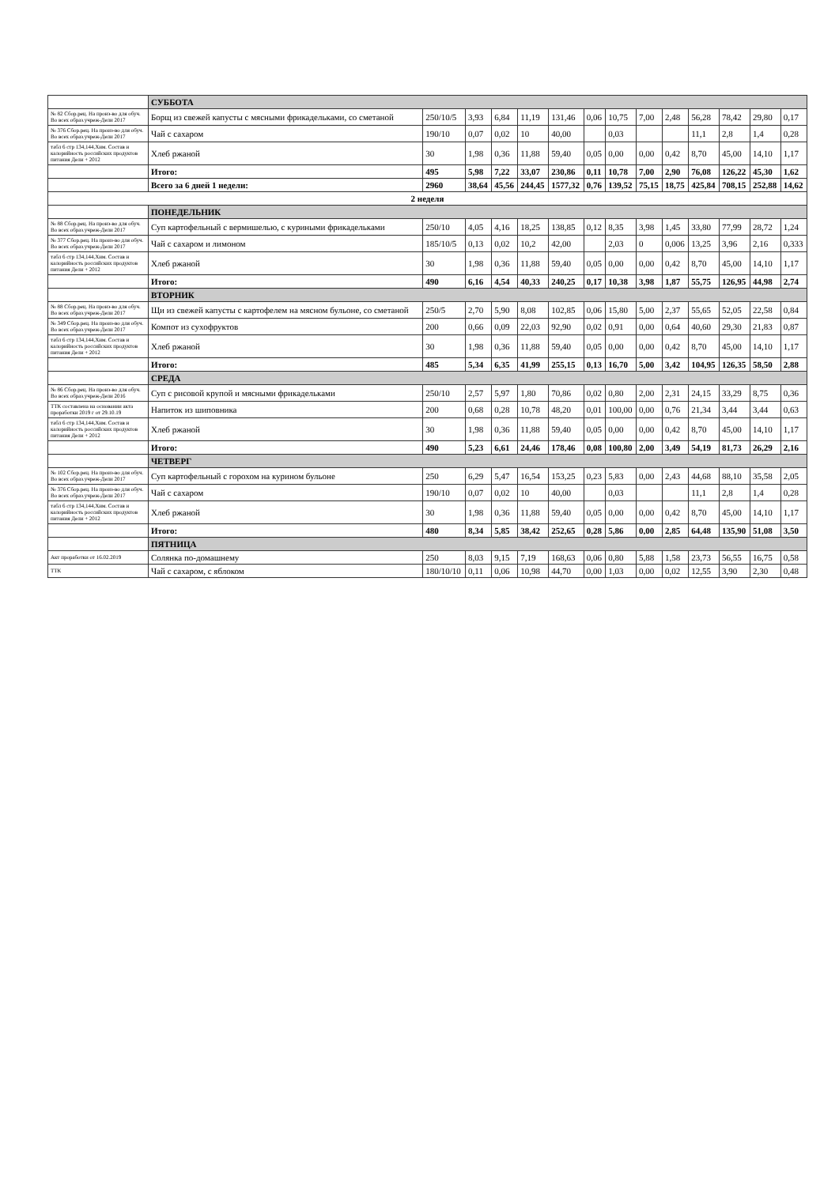| | СУББОТА | | | | | | | | | | | | | |
| № 82 Сбор.рец. На произ-во для обуч. Во всех образ.учреж-Дели 2017 | Борщ из свежей капусты с мясными фрикадельками, со сметаной | 250/10/5 | 3,93 | 6,84 | 11,19 | 131,46 | 0,06 | 10,75 | 7,00 | 2,48 | 56,28 | 78,42 | 29,80 | 0,17 |
| № 376 Сбор.рец. На произ-во для обуч. Во всех образ.учреж-Дели 2017 | Чай с сахаром | 190/10 | 0,07 | 0,02 | 10 | 40,00 | | 0,03 | | | 11,1 | 2,8 | 1,4 | 0,28 |
| табл 6 стр 134,144,Хим. Состав и калорийность российских продуктов питания Дели + 2012 | Хлеб ржаной | 30 | 1,98 | 0,36 | 11,88 | 59,40 | 0,05 | 0,00 | 0,00 | 0,42 | 8,70 | 45,00 | 14,10 | 1,17 |
| | Итого: | 495 | 5,98 | 7,22 | 33,07 | 230,86 | 0,11 | 10,78 | 7,00 | 2,90 | 76,08 | 126,22 | 45,30 | 1,62 |
| | Всего за 6 дней 1 недели: | 2960 | 38,64 | 45,56 | 244,45 | 1577,32 | 0,76 | 139,52 | 75,15 | 18,75 | 425,84 | 708,15 | 252,88 | 14,62 |
| 2 неделя | | | | | | | | | | | | | | |
| | ПОНЕДЕЛЬНИК | | | | | | | | | | | | | |
| № 88 Сбор.рец. На произ-во для обуч. Во всех образ.учреж-Дели 2017 | Суп картофельный с вермишелью, с куриными фрикадельками | 250/10 | 4,05 | 4,16 | 18,25 | 138,85 | 0,12 | 8,35 | 3,98 | 1,45 | 33,80 | 77,99 | 28,72 | 1,24 |
| № 377 Сбор.рец. На произ-во для обуч. Во всех образ.учреж-Дели 2017 | Чай с сахаром и лимоном | 185/10/5 | 0,13 | 0,02 | 10,2 | 42,00 | | 2,03 | 0 | 0,006 | 13,25 | 3,96 | 2,16 | 0,333 |
| табл 6 стр 134,144,Хим. Состав и калорийность российских продуктов питания Дели + 2012 | Хлеб ржаной | 30 | 1,98 | 0,36 | 11,88 | 59,40 | 0,05 | 0,00 | 0,00 | 0,42 | 8,70 | 45,00 | 14,10 | 1,17 |
| | Итого: | 490 | 6,16 | 4,54 | 40,33 | 240,25 | 0,17 | 10,38 | 3,98 | 1,87 | 55,75 | 126,95 | 44,98 | 2,74 |
| | ВТОРНИК | | | | | | | | | | | | | |
| № 88 Сбор.рец. На произ-во для обуч. Во всех образ.учреж-Дели 2017 | Щи из свежей капусты с картофелем на мясном бульоне, со сметаной | 250/5 | 2,70 | 5,90 | 8,08 | 102,85 | 0,06 | 15,80 | 5,00 | 2,37 | 55,65 | 52,05 | 22,58 | 0,84 |
| № 349 Сбор.рец. На произ-во для обуч. Во всех образ.учреж-Дели 2017 | Компот из сухофруктов | 200 | 0,66 | 0,09 | 22,03 | 92,90 | 0,02 | 0,91 | 0,00 | 0,64 | 40,60 | 29,30 | 21,83 | 0,87 |
| табл 6 стр 134,144,Хим. Состав и калорийность российских продуктов питания Дели + 2012 | Хлеб ржаной | 30 | 1,98 | 0,36 | 11,88 | 59,40 | 0,05 | 0,00 | 0,00 | 0,42 | 8,70 | 45,00 | 14,10 | 1,17 |
| | Итого: | 485 | 5,34 | 6,35 | 41,99 | 255,15 | 0,13 | 16,70 | 5,00 | 3,42 | 104,95 | 126,35 | 58,50 | 2,88 |
| | СРЕДА | | | | | | | | | | | | | |
| № 86 Сбор.рец. На произ-во для обуч. Во всех образ.учреж-Дели 2016 | Суп с рисовой крупой и мясными фрикадельками | 250/10 | 2,57 | 5,97 | 1,80 | 70,86 | 0,02 | 0,80 | 2,00 | 2,31 | 24,15 | 33,29 | 8,75 | 0,36 |
| ТТК составлена на основании акта проработки 2019 г от 29.10.19 | Напиток из шиповника | 200 | 0,68 | 0,28 | 10,78 | 48,20 | 0,01 | 100,00 | 0,00 | 0,76 | 21,34 | 3,44 | 3,44 | 0,63 |
| табл 6 стр 134,144,Хим. Состав и калорийность российских продуктов питания Дели + 2012 | Хлеб ржаной | 30 | 1,98 | 0,36 | 11,88 | 59,40 | 0,05 | 0,00 | 0,00 | 0,42 | 8,70 | 45,00 | 14,10 | 1,17 |
| | Итого: | 490 | 5,23 | 6,61 | 24,46 | 178,46 | 0,08 | 100,80 | 2,00 | 3,49 | 54,19 | 81,73 | 26,29 | 2,16 |
| | ЧЕТВЕРГ | | | | | | | | | | | | | |
| № 102 Сбор.рец. На произ-во для обуч. Во всех образ.учреж-Дели 2017 | Суп картофельный с горохом на курином бульоне | 250 | 6,29 | 5,47 | 16,54 | 153,25 | 0,23 | 5,83 | 0,00 | 2,43 | 44,68 | 88,10 | 35,58 | 2,05 |
| № 376 Сбор.рец. На произ-во для обуч. Во всех образ.учреж-Дели 2017 | Чай с сахаром | 190/10 | 0,07 | 0,02 | 10 | 40,00 | | 0,03 | | | 11,1 | 2,8 | 1,4 | 0,28 |
| табл 6 стр 134,144,Хим. Состав и калорийность российских продуктов питания Дели + 2012 | Хлеб ржаной | 30 | 1,98 | 0,36 | 11,88 | 59,40 | 0,05 | 0,00 | 0,00 | 0,42 | 8,70 | 45,00 | 14,10 | 1,17 |
| | Итого: | 480 | 8,34 | 5,85 | 38,42 | 252,65 | 0,28 | 5,86 | 0,00 | 2,85 | 64,48 | 135,90 | 51,08 | 3,50 |
| | ПЯТНИЦА | | | | | | | | | | | | | |
| Акт проработки от 16.02.2019 | Солянка по-домашнему | 250 | 8,03 | 9,15 | 7,19 | 168,63 | 0,06 | 0,80 | 5,88 | 1,58 | 23,73 | 56,55 | 16,75 | 0,58 |
| ТТК | Чай с сахаром, с яблоком | 180/10/10 | 0,11 | 0,06 | 10,98 | 44,70 | 0,00 | 1,03 | 0,00 | 0,02 | 12,55 | 3,90 | 2,30 | 0,48 |